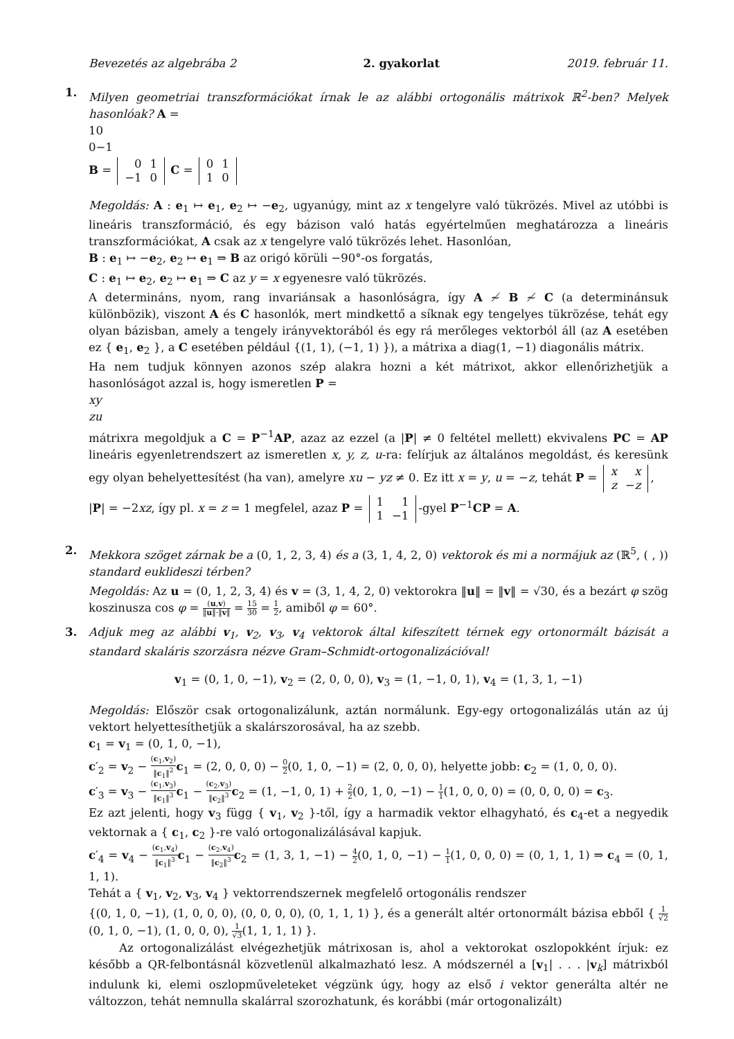Bevezetés az algebrába 2 2. gyakorlat 2019. február 11.
1. Milyen geometriai transzformációkat írnak le az alábbi ortogonális mátrixok ℝ<sup>2</sup>-ben? Melyek hasonlóak? A =
1
0
0
−1
B =
0
1
−1
0
C =
0
1
1
0
Megoldás: A : e<sub>1</sub> ↦ e<sub>1</sub>, e<sub>2</sub> ↦ −e<sub>2</sub>, ugyanúgy, mint az x tengelyre való tükrözés. Mivel az utóbbi is lineáris transzformáció, és egy bázison való hatás egyértelműen meghatározza a lineáris transzformációkat, A csak az x tengelyre való tükrözés lehet. Hasonlóan,
B : e<sub>1</sub> ↦ −e<sub>2</sub>, e<sub>2</sub> ↦ e<sub>1</sub> ⇒ B az origó körüli −90°-os forgatás,
C : e<sub>1</sub> ↦ e<sub>2</sub>, e<sub>2</sub> ↦ e<sub>1</sub> ⇒ C az y = x egyenesre való tükrözés.
A determináns, nyom, rang invariánsak a hasonlóságra, így A ≁ B ≁ C (a determinánsuk különbözik), viszont A és C hasonlók, mert mindkettő a síknak egy tengelyes tükrözése, tehát egy olyan bázisban, amely a tengely irányvektorából és egy rá merőleges vektorból áll (az A esetében ez { e<sub>1</sub>, e<sub>2</sub> }, a C esetében például {(1, 1), (−1, 1) }), a mátrixa a diag(1, −1) diagonális mátrix.
Ha nem tudjuk könnyen azonos szép alakra hozni a két mátrixot, akkor ellenőrizhetjük a hasonlóságot azzal is, hogy ismeretlen P =
x
y
z
u
mátrixra megoldjuk a C = P<sup>−1</sup>AP, azaz az ezzel (a |P| ≠ 0 feltétel mellett) ekvivalens PC = AP lineáris egyenletrendszert az ismeretlen x, y, z, u-ra: felírjuk az általános megoldást, és keresünk egy olyan behelyettesítést (ha van), amelyre xu − yz ≠ 0. Ez itt x = y, u = −z, tehát P =
x
x
z
−z
,
|P| = −2xz, így pl. x = z = 1 megfelel, azaz P =
1
1
1
−1
-gyel P<sup>−1</sup>CP = A.
2. Mekkora szöget zárnak be a (0, 1, 2, 3, 4) és a (3, 1, 4, 2, 0) vektorok és mi a normájuk az (ℝ<sup>5</sup>, ( , )) standard euklideszi térben?
Megoldás: Az u = (0, 1, 2, 3, 4) és v = (3, 1, 4, 2, 0) vektorokra ‖u‖ = ‖v‖ = √30, és a bezárt φ szög koszinusza cos φ = (u,v) ‖u‖·‖v‖ = 15 30 = 1 2, amiből φ = 60°.
3. Adjuk meg az alábbi v<sub>1</sub>, v<sub>2</sub>, v<sub>3</sub>, v<sub>4</sub> vektorok által kifeszített térnek egy ortonormált bázisát a standard skaláris szorzásra nézve Gram–Schmidt-ortogonalizációval!
v<sub>1</sub> = (0, 1, 0, −1), v<sub>2</sub> = (2, 0, 0, 0), v<sub>3</sub> = (1, −1, 0, 1), v<sub>4</sub> = (1, 3, 1, −1)
Megoldás: Először csak ortogonalizálunk, aztán normálunk. Egy-egy ortogonalizálás után az új vektort helyettesíthetjük a skalárszorosával, ha az szebb.
c<sub>1</sub> = v<sub>1</sub> = (0, 1, 0, −1),
c′<sub>2</sub> = v<sub>2</sub> − (c<sub>1</sub>,v<sub>2</sub>) ‖c<sub>1</sub>‖<sup>2</sup> c<sub>1</sub> = (2, 0, 0, 0) − 0 2(0, 1, 0, −1) = (2, 0, 0, 0), helyette jobb: c<sub>2</sub> = (1, 0, 0, 0).
c′<sub>3</sub> = v<sub>3</sub> − (c<sub>1</sub>,v<sub>3</sub>) ‖c<sub>1</sub>‖<sup>3</sup> c<sub>1</sub> − (c<sub>2</sub>,v<sub>3</sub>) ‖c<sub>2</sub>‖<sup>3</sup> c<sub>2</sub> = (1, −1, 0, 1) + 2 2(0, 1, 0, −1) − 1 1(1, 0, 0, 0) = (0, 0, 0, 0) = c<sub>3</sub>.
Ez azt jelenti, hogy v<sub>3</sub> függ { v<sub>1</sub>, v<sub>2</sub> }-től, így a harmadik vektor elhagyható, és c<sub>4</sub>-et a negyedik vektornak a { c<sub>1</sub>, c<sub>2</sub> }-re való ortogonalizálásával kapjuk.
c′<sub>4</sub> = v<sub>4</sub> − (c<sub>1</sub>,v<sub>4</sub>) ‖c<sub>1</sub>‖<sup>3</sup> c<sub>1</sub> − (c<sub>2</sub>,v<sub>4</sub>) ‖c<sub>2</sub>‖<sup>3</sup> c<sub>2</sub> = (1, 3, 1, −1) − 4 2(0, 1, 0, −1) − 1 1(1, 0, 0, 0) = (0, 1, 1, 1) ⇒ c<sub>4</sub> = (0, 1, 1, 1).
Tehát a { v<sub>1</sub>, v<sub>2</sub>, v<sub>3</sub>, v<sub>4</sub> } vektorrendszernek megfelelő ortogonális rendszer
{(0, 1, 0, −1), (1, 0, 0, 0), (0, 0, 0, 0), (0, 1, 1, 1) }, és a generált altér ortonormált bázisa ebből { 1 √2(0, 1, 0, −1), (1, 0, 0, 0), 1 √3(1, 1, 1, 1) }.
Az ortogonalizálást elvégezhetjük mátrixosan is, ahol a vektorokat oszlopokként írjuk: ez később a QR-felbontásnál közvetlenül alkalmazható lesz. A módszernél a [v<sub>1</sub>| . . . |v<sub>k</sub>] mátrixból indulunk ki, elemi oszlopműveleteket végzünk úgy, hogy az első i vektor generálta altér ne változzon, tehát nemnulla skalárral szorozhatunk, és korábbi (már ortogonalizált)